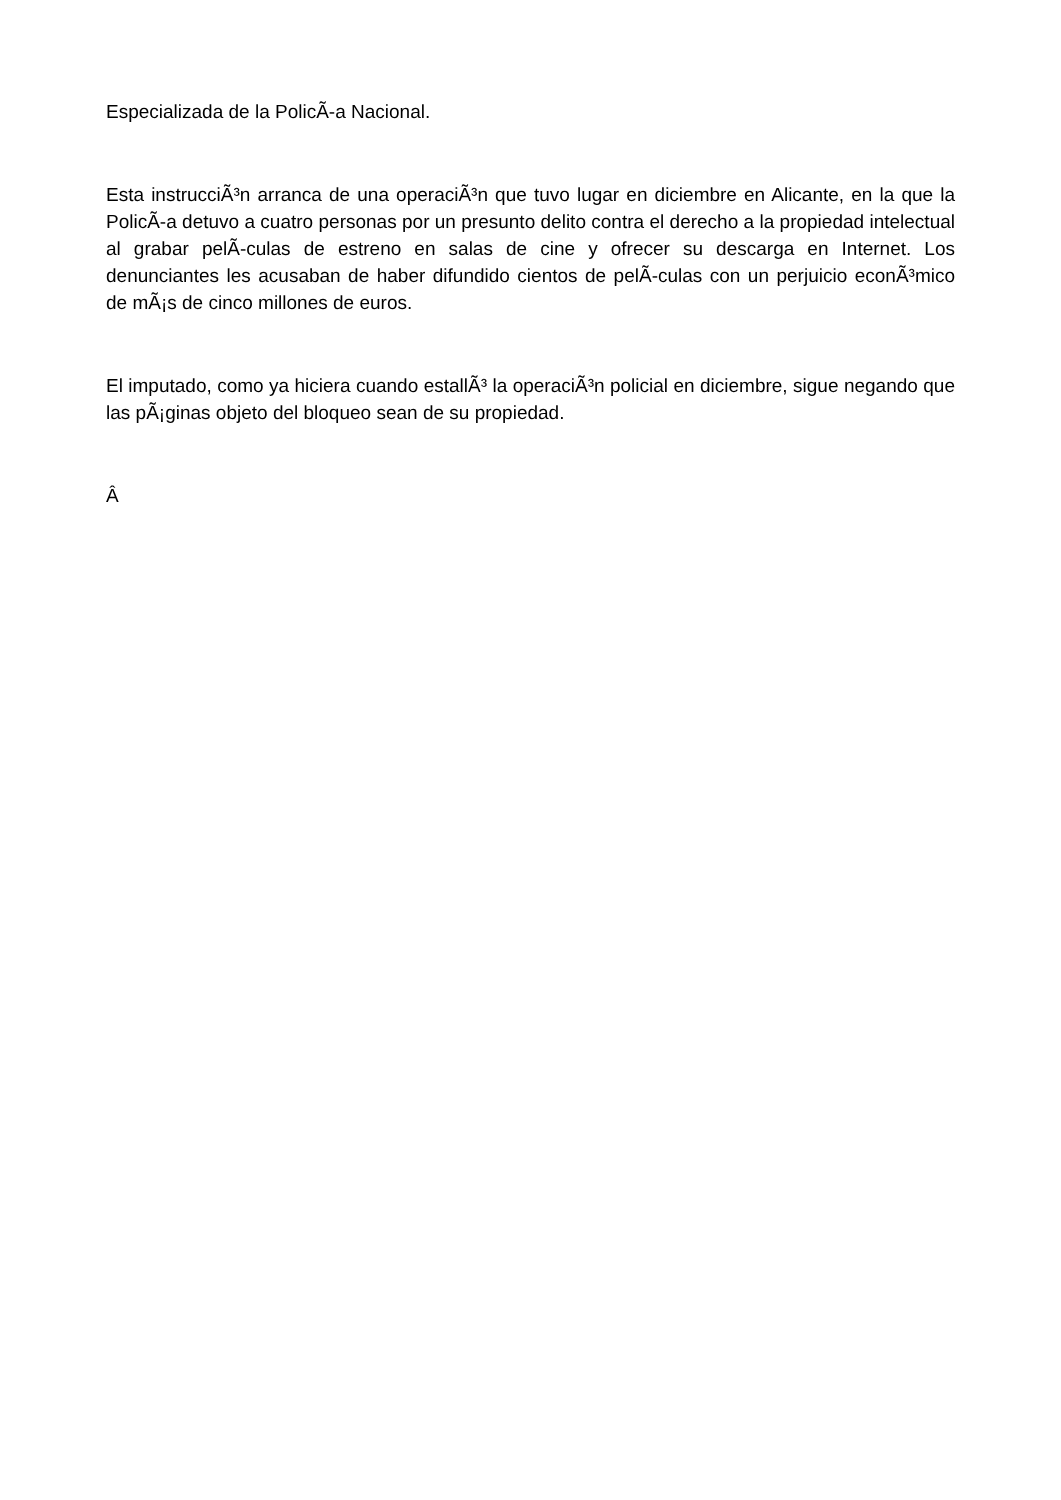Especializada de la PolicÃ-a Nacional.
Esta instrucciÃ³n arranca de una operaciÃ³n que tuvo lugar en diciembre en Alicante, en la que la PolicÃ-a detuvo a cuatro personas por un presunto delito contra el derecho a la propiedad intelectual al grabar pelÃ-culas de estreno en salas de cine y ofrecer su descarga en Internet. Los denunciantes les acusaban de haber difundido cientos de pelÃ-culas con un perjuicio econÃ³mico de mÃ¡s de cinco millones de euros.
El imputado, como ya hiciera cuando estallÃ³ la operaciÃ³n policial en diciembre, sigue negando que las pÃ¡ginas objeto del bloqueo sean de su propiedad.
Â